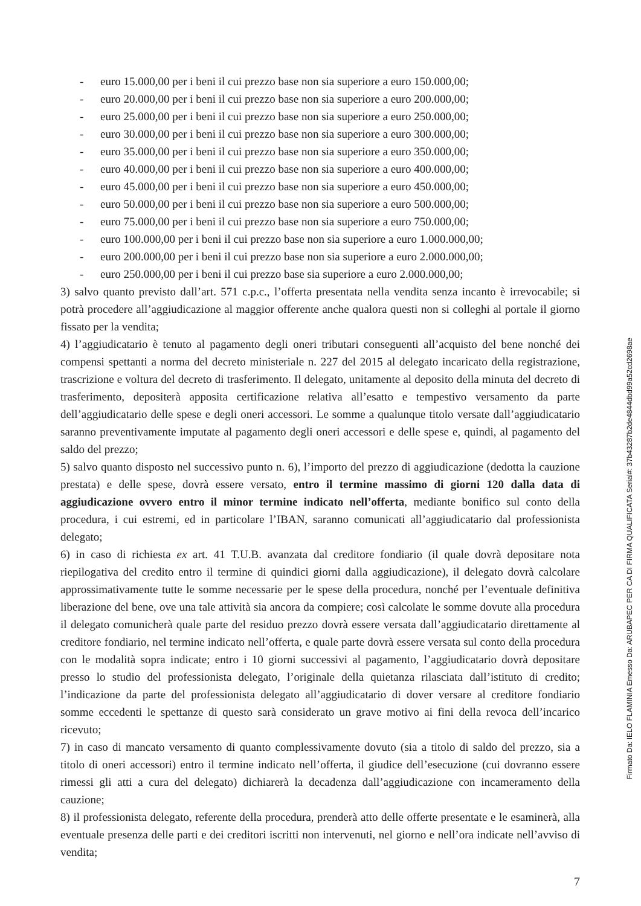- euro 15.000,00 per i beni il cui prezzo base non sia superiore a euro 150.000,00;
- euro 20.000,00 per i beni il cui prezzo base non sia superiore a euro 200.000,00;
- euro 25.000,00 per i beni il cui prezzo base non sia superiore a euro 250.000,00;
- euro 30.000,00 per i beni il cui prezzo base non sia superiore a euro 300.000,00;
- euro 35.000,00 per i beni il cui prezzo base non sia superiore a euro 350.000,00;
- euro 40.000,00 per i beni il cui prezzo base non sia superiore a euro 400.000,00;
- euro 45.000,00 per i beni il cui prezzo base non sia superiore a euro 450.000,00;
- euro 50.000,00 per i beni il cui prezzo base non sia superiore a euro 500.000,00;
- euro 75.000,00 per i beni il cui prezzo base non sia superiore a euro 750.000,00;
- euro 100.000,00 per i beni il cui prezzo base non sia superiore a euro 1.000.000,00;
- euro 200.000,00 per i beni il cui prezzo base non sia superiore a euro 2.000.000,00;
- euro 250.000,00 per i beni il cui prezzo base sia superiore a euro 2.000.000,00;
3) salvo quanto previsto dall’art. 571 c.p.c., l’offerta presentata nella vendita senza incanto è irrevocabile; si potrà procedere all’aggiudicazione al maggior offerente anche qualora questi non si colleghi al portale il giorno fissato per la vendita;
4) l’aggiudicatario è tenuto al pagamento degli oneri tributari conseguenti all’acquisto del bene nonché dei compensi spettanti a norma del decreto ministeriale n. 227 del 2015 al delegato incaricato della registrazione, trascrizione e voltura del decreto di trasferimento. Il delegato, unitamente al deposito della minuta del decreto di trasferimento, depositerà apposita certificazione relativa all’esatto e tempestivo versamento da parte dell’aggiudicatario delle spese e degli oneri accessori. Le somme a qualunque titolo versate dall’aggiudicatario saranno preventivamente imputate al pagamento degli oneri accessori e delle spese e, quindi, al pagamento del saldo del prezzo;
5) salvo quanto disposto nel successivo punto n. 6), l’importo del prezzo di aggiudicazione (dedotta la cauzione prestata) e delle spese, dovrà essere versato, entro il termine massimo di giorni 120 dalla data di aggiudicazione ovvero entro il minor termine indicato nell’offerta, mediante bonifico sul conto della procedura, i cui estremi, ed in particolare l’IBAN, saranno comunicati all’aggiudicatario dal professionista delegato;
6) in caso di richiesta ex art. 41 T.U.B. avanzata dal creditore fondiario (il quale dovrà depositare nota riepilogativa del credito entro il termine di quindici giorni dalla aggiudicazione), il delegato dovrà calcolare approssimativamente tutte le somme necessarie per le spese della procedura, nonché per l’eventuale definitiva liberazione del bene, ove una tale attività sia ancora da compiere; così calcolate le somme dovute alla procedura il delegato comunicherà quale parte del residuo prezzo dovrà essere versata dall’aggiudicatario direttamente al creditore fondiario, nel termine indicato nell’offerta, e quale parte dovrà essere versata sul conto della procedura con le modalità sopra indicate; entro i 10 giorni successivi al pagamento, l’aggiudicatario dovrà depositare presso lo studio del professionista delegato, l’originale della quietanza rilasciata dall’istituto di credito; l’indicazione da parte del professionista delegato all’aggiudicatario di dover versare al creditore fondiario somme eccedenti le spettanze di questo sarà considerato un grave motivo ai fini della revoca dell’incarico ricevuto;
7) in caso di mancato versamento di quanto complessivamente dovuto (sia a titolo di saldo del prezzo, sia a titolo di oneri accessori) entro il termine indicato nell’offerta, il giudice dell’esecuzione (cui dovranno essere rimessi gli atti a cura del delegato) dichiarerà la decadenza dall’aggiudicazione con incameramento della cauzione;
8) il professionista delegato, referente della procedura, prenderà atto delle offerte presentate e le esaminerà, alla eventuale presenza delle parti e dei creditori iscritti non intervenuti, nel giorno e nell’ora indicate nell’avviso di vendita;
7
Firmato Da: IELO FLAMINIA Emesso Da: ARUBAPEC PER CA DI FIRMA QUALIFICATA Serial#: 37b43287b2de4844dbd99a52cd2698ae